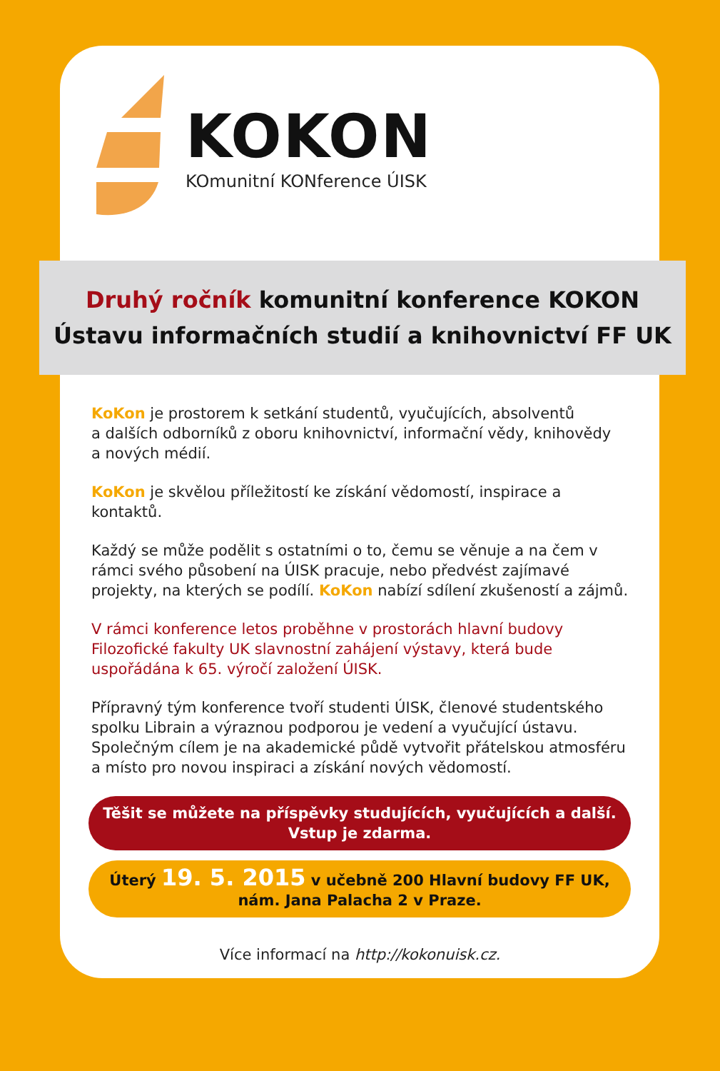KOKON
KOmunitní KONference ÚISK
Druhý ročník komunitní konference KOKON
Ústavu informačních studií a knihovnictví FF UK
KoKon je prostorem k setkání studentů, vyučujících, absolventů
a dalších odborníků z oboru knihovnictví, informační vědy, knihovědy
a nových médií.
KoKon je skvělou příležitostí ke získání vědomostí, inspirace a kontaktů.
Každý se může podělit s ostatními o to, čemu se věnuje a na čem v rámci svého působení na ÚISK pracuje, nebo předvést zajímavé projekty, na kterých se podílí. KoKon nabízí sdílení zkušeností a zájmů.
V rámci konference letos proběhne v prostorách hlavní budovy Filozofické fakulty UK slavnostní zahájení výstavy, která bude uspořádána k 65. výročí založení ÚISK.
Přípravný tým konference tvoří studenti ÚISK, členové studentského spolku Librain a výraznou podporou je vedení a vyučující ústavu. Společným cílem je na akademické půdě vytvořit přátelskou atmosféru a místo pro novou inspiraci a získání nových vědomostí.
Těšit se můžete na příspěvky studujících, vyučujících a další.
Vstup je zdarma.
Úterý 19. 5. 2015 v učebně 200 Hlavní budovy FF UK,
nám. Jana Palacha 2 v Praze.
Více informací na http://kokonuisk.cz.